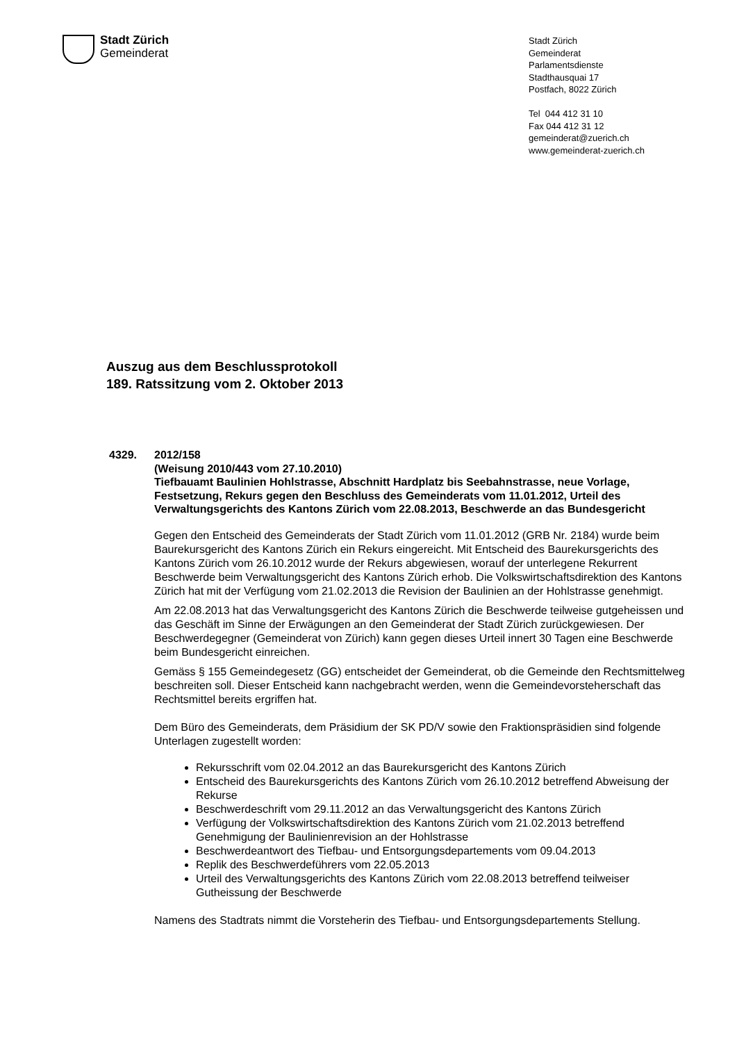Stadt Zürich
Gemeinderat
Stadt Zürich
Gemeinderat
Parlamentsdienste
Stadthausquai 17
Postfach, 8022 Zürich
Tel 044 412 31 10
Fax 044 412 31 12
gemeinderat@zuerich.ch
www.gemeinderat-zuerich.ch
Auszug aus dem Beschlussprotokoll
189. Ratssitzung vom 2. Oktober 2013
4329.
2012/158
(Weisung 2010/443 vom 27.10.2010)
Tiefbauamt Baulinien Hohlstrasse, Abschnitt Hardplatz bis Seebahnstrasse, neue Vorlage, Festsetzung, Rekurs gegen den Beschluss des Gemeinderats vom 11.01.2012, Urteil des Verwaltungsgerichts des Kantons Zürich vom 22.08.2013, Beschwerde an das Bundesgericht
Gegen den Entscheid des Gemeinderats der Stadt Zürich vom 11.01.2012 (GRB Nr. 2184) wurde beim Baurekursgericht des Kantons Zürich ein Rekurs eingereicht. Mit Entscheid des Baurekursgerichts des Kantons Zürich vom 26.10.2012 wurde der Rekurs abgewiesen, worauf der unterlegene Rekurrent Beschwerde beim Verwaltungsgericht des Kantons Zürich erhob. Die Volkswirtschaftsdirektion des Kantons Zürich hat mit der Verfügung vom 21.02.2013 die Revision der Baulinien an der Hohlstrasse genehmigt.
Am 22.08.2013 hat das Verwaltungsgericht des Kantons Zürich die Beschwerde teilweise gutgeheissen und das Geschäft im Sinne der Erwägungen an den Gemeinderat der Stadt Zürich zurückgewiesen. Der Beschwerdegegner (Gemeinderat von Zürich) kann gegen dieses Urteil innert 30 Tagen eine Beschwerde beim Bundesgericht einreichen.
Gemäss § 155 Gemeindegesetz (GG) entscheidet der Gemeinderat, ob die Gemeinde den Rechtsmittelweg beschreiten soll. Dieser Entscheid kann nachgebracht werden, wenn die Gemeindevorsteherschaft das Rechtsmittel bereits ergriffen hat.
Dem Büro des Gemeinderats, dem Präsidium der SK PD/V sowie den Fraktionspräsidien sind folgende Unterlagen zugestellt worden:
Rekursschrift vom 02.04.2012 an das Baurekursgericht des Kantons Zürich
Entscheid des Baurekursgerichts des Kantons Zürich vom 26.10.2012 betreffend Abweisung der Rekurse
Beschwerdeschrift vom 29.11.2012 an das Verwaltungsgericht des Kantons Zürich
Verfügung der Volkswirtschaftsdirektion des Kantons Zürich vom 21.02.2013 betreffend Genehmigung der Baulinienrevision an der Hohlstrasse
Beschwerdeantwort des Tiefbau- und Entsorgungsdepartements vom 09.04.2013
Replik des Beschwerdeführers vom 22.05.2013
Urteil des Verwaltungsgerichts des Kantons Zürich vom 22.08.2013 betreffend teilweiser Gutheissung der Beschwerde
Namens des Stadtrats nimmt die Vorsteherin des Tiefbau- und Entsorgungsdepartements Stellung.